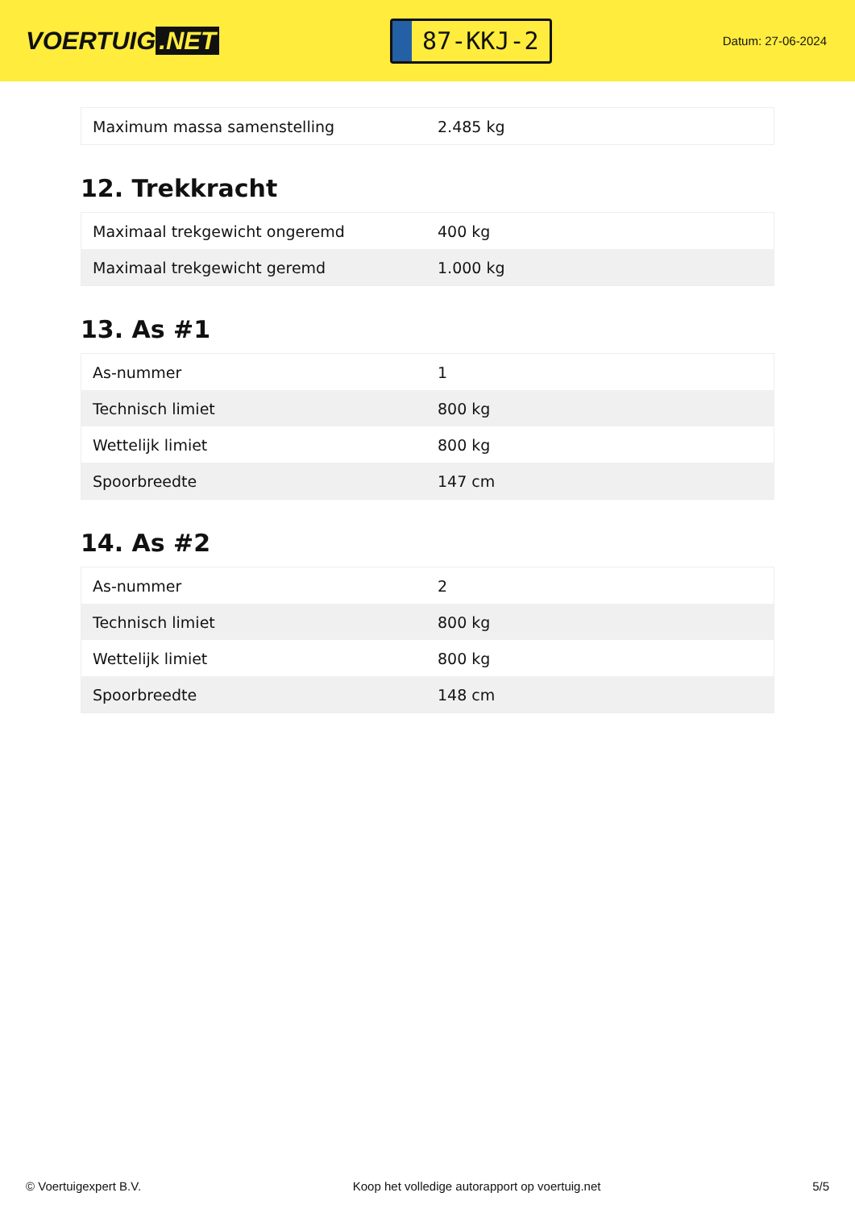VOERTUIG.NET
87-KKJ-2
Datum: 27-06-2024
| Maximum massa samenstelling | 2.485 kg |
12. Trekkracht
| Maximaal trekgewicht ongeremd | 400 kg |
| Maximaal trekgewicht geremd | 1.000 kg |
13. As #1
| As-nummer | 1 |
| Technisch limiet | 800 kg |
| Wettelijk limiet | 800 kg |
| Spoorbreedte | 147 cm |
14. As #2
| As-nummer | 2 |
| Technisch limiet | 800 kg |
| Wettelijk limiet | 800 kg |
| Spoorbreedte | 148 cm |
© Voertuigexpert B.V. Koop het volledige autorapport op voertuig.net 5/5